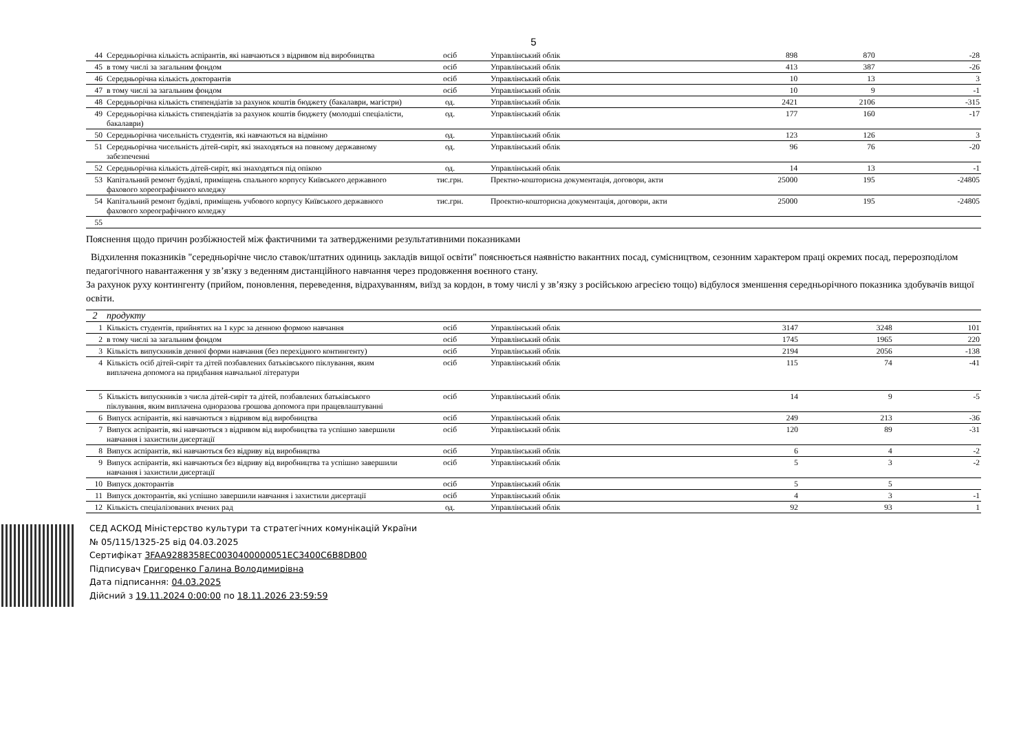5
| 44 | Середньорічна кількість аспірантів, які навчаються з відривом від виробництва | осіб | Управлінський облік | 898 | 870 | -28 |
| 45 | в тому числі за загальним фондом | осіб | Управлінський облік | 413 | 387 | -26 |
| 46 | Середньорічна кількість докторантів | осіб | Управлінський облік | 10 | 13 | 3 |
| 47 | в тому числі за загальним фондом | осіб | Управлінський облік | 10 | 9 | -1 |
| 48 | Середньорічна кількість стипендіатів за рахунок коштів бюджету (бакалаври, магістри) | од. | Управлінський облік | 2421 | 2106 | -315 |
| 49 | Середньорічна кількість стипендіатів за рахунок коштів бюджету (молодші спеціалісти, бакалаври) | од. | Управлінський облік | 177 | 160 | -17 |
| 50 | Середньорічна чисельність студентів, які навчаються на відмінно | од. | Управлінський облік | 123 | 126 | 3 |
| 51 | Середньорічна чисельність дітей-сиріт, які знаходяться на повному державному забезпеченні | од. | Управлінський облік | 96 | 76 | -20 |
| 52 | Середньорічна кількість дітей-сиріт, які знаходяться під опікою | од. | Управлінський облік | 14 | 13 | -1 |
| 53 | Капітальний ремонт будівлі, приміщень спального корпусу Київського державного фахового хореографічного коледжу | тис.грн. | Пректно-кошторисна документація, договори, акти | 25000 | 195 | -24805 |
| 54 | Капітальний ремонт будівлі, приміщень учбового корпусу Київського державного фахового хореографічного коледжу | тис.грн. | Проектно-кошторисна документація, договори, акти | 25000 | 195 | -24805 |
| 55 | | | | | | |
Пояснення щодо причин розбіжностей між фактичними та затвердженими результативними показниками
Відхилення показників "середньорічне число ставок/штатних одиниць закладів вищої освіти" пояснюється наявністю вакантних посад, сумісництвом, сезонним характером праці окремих посад, перерозподілом педагогічного навантаження у зв’язку з веденням дистанційного навчання через продовження воєнного стану.
За рахунок руху контингенту (прийом, поновлення, переведення, відрахуванням, виїзд за кордон, в тому числі у зв’язку з російською агресією тощо) відбулося зменшення середньорічного показника здобувачів вищої освіти.
| 2 | продукту | | | | | |
| 1 | Кількість студентів, прийнятих на 1 курс за денною формою навчання | осіб | Управлінський облік | 3147 | 3248 | 101 |
| 2 | в тому числі за загальним фондом | осіб | Управлінський облік | 1745 | 1965 | 220 |
| 3 | Кількість випускників денної форми навчання (без перехідного контингенту) | осіб | Управлінський облік | 2194 | 2056 | -138 |
| 4 | Кількість осіб дітей-сиріт та дітей позбавлених батьківського піклування, яким виплачена допомога на придбання навчальної літератури | осіб | Управлінський облік | 115 | 74 | -41 |
| 5 | Кількість випускників з числа дітей-сиріт та дітей, позбавлених батьківського піклування, яким виплачена одноразова грошова допомога при працевлаштуванні | осіб | Управлінський облік | 14 | 9 | -5 |
| 6 | Випуск аспірантів, які навчаються з відривом від виробництва | осіб | Управлінський облік | 249 | 213 | -36 |
| 7 | Випуск аспірантів, які навчаються з відривом від виробництва та успішно завершили навчання і захистили дисертації | осіб | Управлінський облік | 120 | 89 | -31 |
| 8 | Випуск аспірантів, які навчаються без відриву від виробництва | осіб | Управлінський облік | 6 | 4 | -2 |
| 9 | Випуск аспірантів, які навчаються без відриву від виробництва та успішно завершили навчання і захистили дисертації | осіб | Управлінський облік | 5 | 3 | -2 |
| 10 | Випуск докторантів | осіб | Управлінський облік | 5 | 5 | |
| 11 | Випуск докторантів, які успішно завершили навчання і захистили дисертації | осіб | Управлінський облік | 4 | 3 | -1 |
| 12 | Кількість спеціалізованих вчених рад | од. | Управлінський облік | 92 | 93 | 1 |
СЕД АСКОД Міністерство культури та стратегічних комунікацій України
№ 05/115/1325-25 від 04.03.2025
Сертифікат 3FAA9288358EC0030400000051EC3400C6B8DB00
Підписувач Григоренко Галина Володимирівна
Дата підписання: 04.03.2025
Дійсний з 19.11.2024 0:00:00 по 18.11.2026 23:59:59